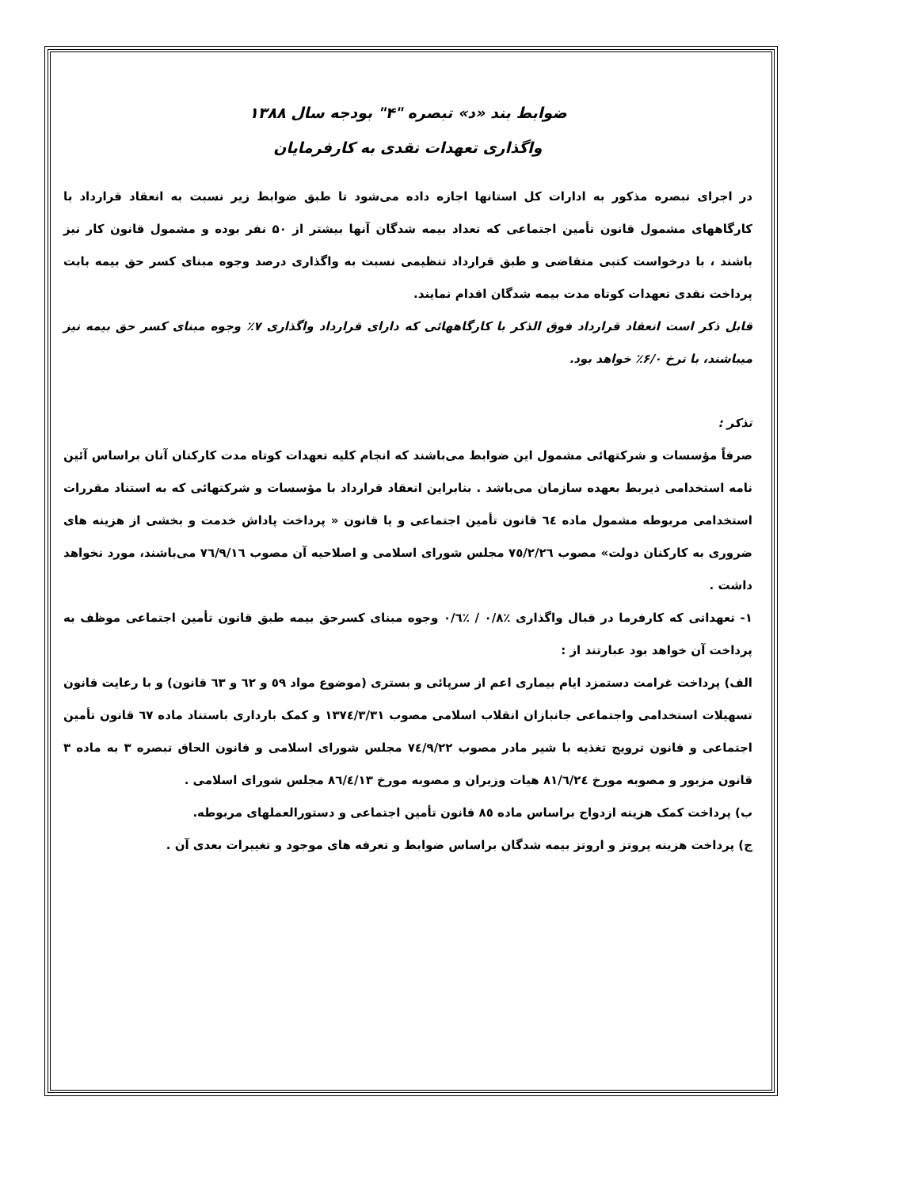ضوابط بند «د» تبصره "۴" بودجه سال ۱۳۸۸
واگذاری تعهدات نقدی به کارفرمایان
در اجرای تبصره مذکور به ادارات کل استانها اجازه داده می‌شود تا طبق ضوابط زیر نسبت به انعقاد قرارداد با کارگاههای مشمول قانون تأمین اجتماعی که تعداد بیمه شدگان آنها بیشتر از ۵۰ نفر بوده و مشمول قانون کار نیز باشند ، با درخواست کتبی متقاضی و طبق قرارداد تنظیمی نسبت به واگذاری درصد وجوه مبنای کسر حق بیمه بابت پرداخت نقدی تعهدات کوتاه مدت بیمه شدگان اقدام نمایند.
قابل ذکر است انعقاد قرارداد فوق الذکر با کارگاههائی که دارای قرارداد واگذاری ۷٪ وجوه مبنای کسر حق بیمه نیز میباشند، با نرخ ۶/۰٪ خواهد بود.
تذکر :
صرفاً مؤسسات و شرکتهائی مشمول این ضوابط می‌باشند که انجام کلیه تعهدات کوتاه مدت کارکنان آنان براساس آئین نامه استخدامی ذیربط بعهده سازمان می‌باشد . بنابراین انعقاد قرارداد با مؤسسات و شرکتهائی که به استناد مقررات استخدامی مربوطه مشمول ماده ٦٤ قانون تأمین اجتماعی و یا قانون « پرداخت پاداش خدمت و بخشی از هزینه های ضروری به کارکنان دولت» مصوب ٧٥/٢/٢٦ مجلس شورای اسلامی و اصلاحیه آن مصوب ٧٦/٩/١٦ می‌باشند، مورد نخواهد داشت .
۱- تعهداتی که کارفرما در قبال واگذاری ٪۰/۸ / ٪۰/٦ وجوه مبنای کسرحق بیمه طبق قانون تأمین اجتماعی موظف به پرداخت آن خواهد بود عبارتند از :
الف) پرداخت غرامت دستمزد ایام بیماری اعم از سرپائی و بستری (موضوع مواد ٥٩ و ٦٢ و ٦٣ قانون) و با رعایت قانون تسهیلات استخدامی واجتماعی جانبازان انقلاب اسلامی مصوب ١٣٧٤/٣/٣١ و کمک بارداری باستناد ماده ٦٧ قانون تأمین اجتماعی و قانون ترویج تغذیه با شیر مادر مصوب ٧٤/٩/٢٢ مجلس شورای اسلامی و قانون الحاق تبصره ٣ به ماده ٣ قانون مزبور و مصوبه مورخ ٨١/٦/٢٤ هیات وزیران و مصوبه مورخ ٨٦/٤/١٣ مجلس شورای اسلامی .
ب) پرداخت کمک هزینه ازدواج براساس ماده ٨٥ قانون تأمین اجتماعی و دستورالعملهای مربوطه.
ج) پرداخت هزینه پروتز و اروتز بیمه شدگان براساس ضوابط و تعرفه های موجود و تغییرات بعدی آن .